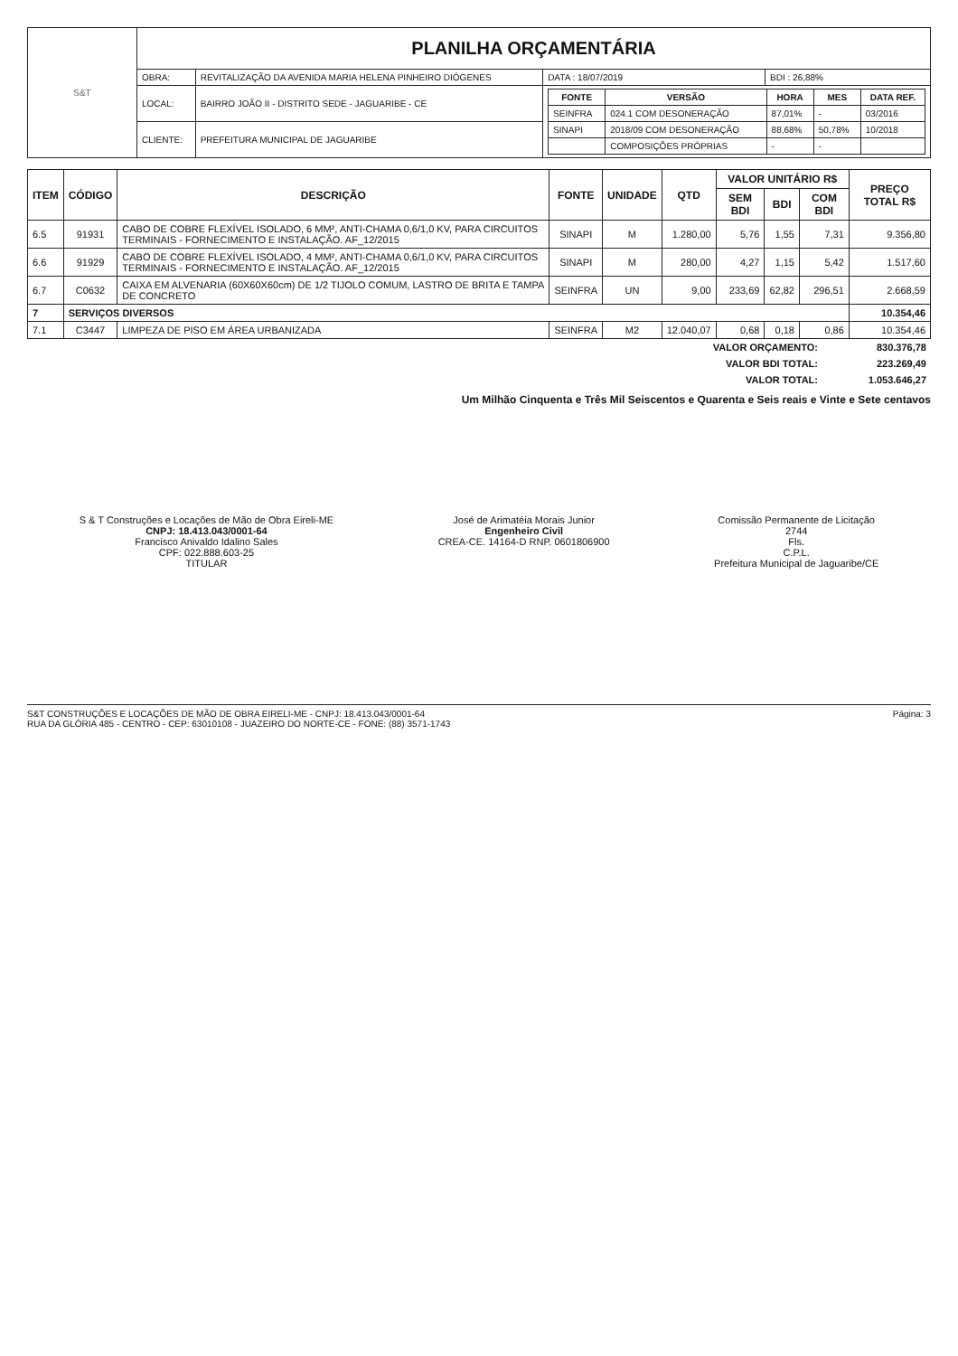| S&T | PLANILHA ORÇAMENTÁRIA | | | |
| | OBRA: | REVITALIZAÇÃO DA AVENIDA MARIA HELENA PINHEIRO DIÓGENES | DATA : 18/07/2019 | BDI : 26,88% |
| | LOCAL: | BAIRRO JOÃO II - DISTRITO SEDE - JAGUARIBE - CE | / FONTE / VERSÃO / HORA / MES / DATA REF. / / --- / --- / --- / --- / --- / / SEINFRA / 024.1 COM DESONERAÇÃO / 87,01% / - / 03/2016 / / SINAPI / 2018/09 COM DESONERAÇÃO / 88,68% / 50,78% / 10/2018 / / / COMPOSIÇÕES PRÓPRIAS / - / - / / | |
| | CLIENTE: | PREFEITURA MUNICIPAL DE JAGUARIBE | | |
| ITEM | CÓDIGO | DESCRIÇÃO | FONTE | UNIDADE | QTD | VALOR UNITÁRIO R$ | | | PREÇO TOTAL R$ |
| --- | --- | --- | --- | --- | --- | --- | --- | --- | --- |
| | | | | | | SEM BDI | BDI | COM BDI | |
| 6.5 | 91931 | CABO DE COBRE FLEXÍVEL ISOLADO, 6 MM², ANTI-CHAMA 0,6/1,0 KV, PARA CIRCUITOS TERMINAIS - FORNECIMENTO E INSTALAÇÃO. AF_12/2015 | SINAPI | M | 1.280,00 | 5,76 | 1,55 | 7,31 | 9.356,80 |
| 6.6 | 91929 | CABO DE COBRE FLEXÍVEL ISOLADO, 4 MM², ANTI-CHAMA 0,6/1,0 KV, PARA CIRCUITOS TERMINAIS - FORNECIMENTO E INSTALAÇÃO. AF_12/2015 | SINAPI | M | 280,00 | 4,27 | 1,15 | 5,42 | 1.517,60 |
| 6.7 | C0632 | CAIXA EM ALVENARIA (60X60X60cm) DE 1/2 TIJOLO COMUM, LASTRO DE BRITA E TAMPA DE CONCRETO | SEINFRA | UN | 9,00 | 233,69 | 62,82 | 296,51 | 2.668,59 |
| 7 | SERVIÇOS DIVERSOS | | | | | | | | 10.354,46 |
| 7.1 | C3447 | LIMPEZA DE PISO EM ÁREA URBANIZADA | SEINFRA | M2 | 12.040,07 | 0,68 | 0,18 | 0,86 | 10.354,46 |
| VALOR ORÇAMENTO: | 830.376,78 |
| VALOR BDI TOTAL: | 223.269,49 |
| VALOR TOTAL: | 1.053.646,27 |
Um Milhão Cinquenta e Três Mil Seiscentos e Quarenta e Seis reais e Vinte e Sete centavos
S & T Construções e Locações de Mão de Obra Eireli-ME
CNPJ: 18.413.043/0001-64
Francisco Anivaldo Idalino Sales
CPF: 022.888.603-25
TITULAR
José de Arimatéia Morais Junior
Engenheiro Civil
CREA-CE. 14164-D RNP. 0601806900
Comissão Permanente de Licitação
2744
Fls.
C.P.L.
Prefeitura Municipal de Jaguaribe/CE
S&T CONSTRUÇÕES E LOCAÇÕES DE MÃO DE OBRA EIRELI-ME - CNPJ: 18.413.043/0001-64
RUA DA GLÓRIA 485 - CENTRO - CEP: 63010108 - JUAZEIRO DO NORTE-CE - FONE: (88) 3571-1743
Página: 3